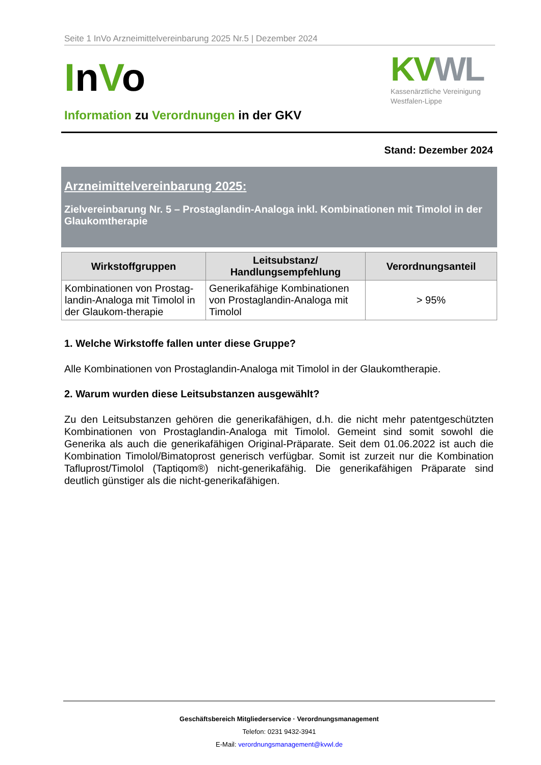Seite 1 InVo Arzneimittelvereinbarung 2025 Nr.5 | Dezember 2024
InVo
KV WL
Kassenärztliche Vereinigung
Westfalen-Lippe
Information zu Verordnungen in der GKV
Stand: Dezember 2024
Arzneimittelvereinbarung 2025:
Zielvereinbarung Nr. 5 – Prostaglandin-Analoga inkl. Kombinationen mit Timolol in der Glaukomtherapie
| Wirkstoffgruppen | Leitsubstanz/ Handlungsempfehlung | Verordnungsanteil |
| --- | --- | --- |
| Kombinationen von Prostag-landin-Analoga mit Timolol in der Glaukom-therapie | Generikafähige Kombinationen von Prostaglandin-Analoga mit Timolol | > 95% |
1. Welche Wirkstoffe fallen unter diese Gruppe?
Alle Kombinationen von Prostaglandin-Analoga mit Timolol in der Glaukomtherapie.
2. Warum wurden diese Leitsubstanzen ausgewählt?
Zu den Leitsubstanzen gehören die generikafähigen, d.h. die nicht mehr patentgeschützten Kombinationen von Prostaglandin-Analoga mit Timolol. Gemeint sind somit sowohl die Generika als auch die generikafähigen Original-Präparate. Seit dem 01.06.2022 ist auch die Kombination Timolol/Bimatoprost generisch verfügbar. Somit ist zurzeit nur die Kombination Tafluprost/Timolol (Taptiqom®) nicht-generikafähig. Die generikafähigen Präparate sind deutlich günstiger als die nicht-generikafähigen.
Geschäftsbereich Mitgliederservice · Verordnungsmanagement
Telefon: 0231 9432-3941
E-Mail: verordnungsmanagement@kvwl.de